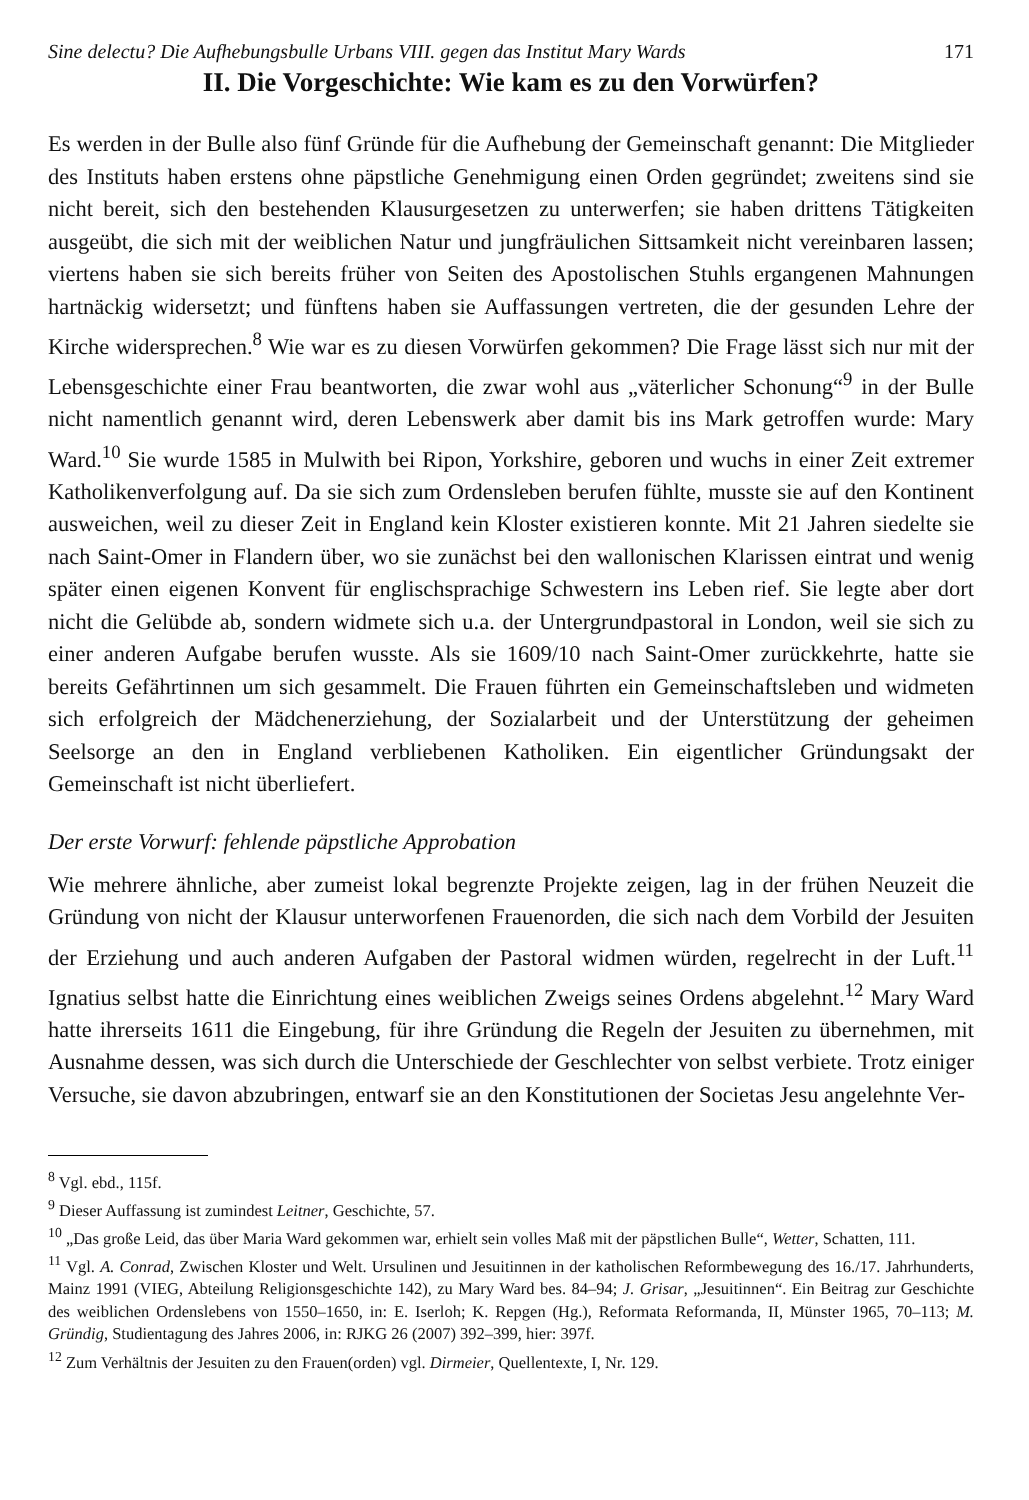Sine delectu? Die Aufhebungsbulle Urbans VIII. gegen das Institut Mary Wards 171
II. Die Vorgeschichte: Wie kam es zu den Vorwürfen?
Es werden in der Bulle also fünf Gründe für die Aufhebung der Gemeinschaft genannt: Die Mitglieder des Instituts haben erstens ohne päpstliche Genehmigung einen Orden gegründet; zweitens sind sie nicht bereit, sich den bestehenden Klausurgesetzen zu unterwerfen; sie haben drittens Tätigkeiten ausgeübt, die sich mit der weiblichen Natur und jungfräulichen Sittsamkeit nicht vereinbaren lassen; viertens haben sie sich bereits früher von Seiten des Apostolischen Stuhls ergangenen Mahnungen hartnäckig widersetzt; und fünftens haben sie Auffassungen vertreten, die der gesunden Lehre der Kirche widersprechen.<sup>8</sup> Wie war es zu diesen Vorwürfen gekommen? Die Frage lässt sich nur mit der Lebensgeschichte einer Frau beantworten, die zwar wohl aus „väterlicher Schonung“<sup>9</sup> in der Bulle nicht namentlich genannt wird, deren Lebenswerk aber damit bis ins Mark getroffen wurde: Mary Ward.<sup>10</sup> Sie wurde 1585 in Mulwith bei Ripon, Yorkshire, geboren und wuchs in einer Zeit extremer Katholikenverfolgung auf. Da sie sich zum Ordensleben berufen fühlte, musste sie auf den Kontinent ausweichen, weil zu dieser Zeit in England kein Kloster existieren konnte. Mit 21 Jahren siedelte sie nach Saint-Omer in Flandern über, wo sie zunächst bei den wallonischen Klarissen eintrat und wenig später einen eigenen Konvent für englischsprachige Schwestern ins Leben rief. Sie legte aber dort nicht die Gelübde ab, sondern widmete sich u.a. der Untergrundpastoral in London, weil sie sich zu einer anderen Aufgabe berufen wusste. Als sie 1609/10 nach Saint-Omer zurückkehrte, hatte sie bereits Gefährtinnen um sich gesammelt. Die Frauen führten ein Gemeinschaftsleben und widmeten sich erfolgreich der Mädchenerziehung, der Sozialarbeit und der Unterstützung der geheimen Seelsorge an den in England verbliebenen Katholiken. Ein eigentlicher Gründungsakt der Gemeinschaft ist nicht überliefert.
Der erste Vorwurf: fehlende päpstliche Approbation
Wie mehrere ähnliche, aber zumeist lokal begrenzte Projekte zeigen, lag in der frühen Neuzeit die Gründung von nicht der Klausur unterworfenen Frauenorden, die sich nach dem Vorbild der Jesuiten der Erziehung und auch anderen Aufgaben der Pastoral widmen würden, regelrecht in der Luft.<sup>11</sup> Ignatius selbst hatte die Einrichtung eines weiblichen Zweigs seines Ordens abgelehnt.<sup>12</sup> Mary Ward hatte ihrerseits 1611 die Eingebung, für ihre Gründung die Regeln der Jesuiten zu übernehmen, mit Ausnahme dessen, was sich durch die Unterschiede der Geschlechter von selbst verbiete. Trotz einiger Versuche, sie davon abzubringen, entwarf sie an den Konstitutionen der Societas Jesu angelehnte Ver-
<sup>8</sup> Vgl. ebd., 115f.
<sup>9</sup> Dieser Auffassung ist zumindest Leitner, Geschichte, 57.
<sup>10</sup> „Das große Leid, das über Maria Ward gekommen war, erhielt sein volles Maß mit der päpstlichen Bulle“, Wetter, Schatten, 111.
<sup>11</sup> Vgl. A. Conrad, Zwischen Kloster und Welt. Ursulinen und Jesuitinnen in der katholischen Reformbewegung des 16./17. Jahrhunderts, Mainz 1991 (VIEG, Abteilung Religionsgeschichte 142), zu Mary Ward bes. 84–94; J. Grisar, „Jesuitinnen“. Ein Beitrag zur Geschichte des weiblichen Ordenslebens von 1550–1650, in: E. Iserloh; K. Repgen (Hg.), Reformata Reformanda, II, Münster 1965, 70–113; M. Gründig, Studientagung des Jahres 2006, in: RJKG 26 (2007) 392–399, hier: 397f.
<sup>12</sup> Zum Verhältnis der Jesuiten zu den Frauen(orden) vgl. Dirmeier, Quellentexte, I, Nr. 129.